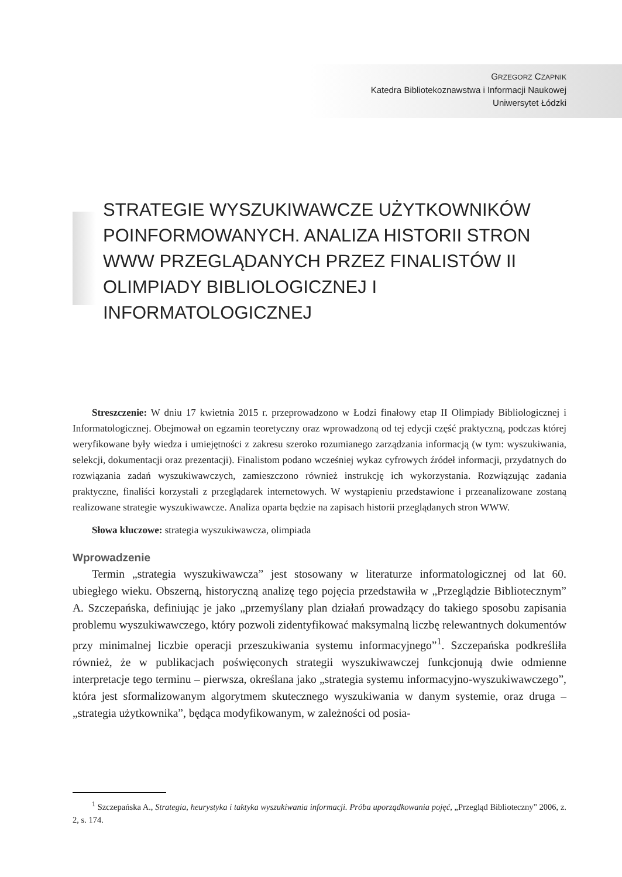GRZEGORZ CZAPNIK
Katedra Bibliotekoznawstwa i Informacji Naukowej
Uniwersytet Łódzki
STRATEGIE WYSZUKIWAWCZE UŻYTKOWNIKÓW POINFORMOWANYCH. ANALIZA HISTORII STRON WWW PRZEGLĄDANYCH PRZEZ FINALISTÓW II OLIMPIADY BIBLIOLOGICZNEJ I INFORMATOLOGICZNEJ
Streszczenie: W dniu 17 kwietnia 2015 r. przeprowadzono w Łodzi finałowy etap II Olimpiady Bibliologicznej i Informatologicznej. Obejmował on egzamin teoretyczny oraz wprowadzoną od tej edycji część praktyczną, podczas której weryfikowane były wiedza i umiejętności z zakresu szeroko rozumianego zarządzania informacją (w tym: wyszukiwania, selekcji, dokumentacji oraz prezentacji). Finalistom podano wcześniej wykaz cyfrowych źródeł informacji, przydatnych do rozwiązania zadań wyszukiwawczych, zamieszczono również instrukcję ich wykorzystania. Rozwiązując zadania praktyczne, finaliści korzystali z przeglądarek internetowych. W wystąpieniu przedstawione i przeanalizowane zostaną realizowane strategie wyszukiwawcze. Analiza oparta będzie na zapisach historii przeglądanych stron WWW.
Słowa kluczowe: strategia wyszukiwawcza, olimpiada
Wprowadzenie
Termin „strategia wyszukiwawcza” jest stosowany w literaturze informatologicznej od lat 60. ubiegłego wieku. Obszerną, historyczną analizę tego pojęcia przedstawiła w „Przeglądzie Bibliotecznym” A. Szczepańska, definiując je jako „przemyślany plan działań prowadzący do takiego sposobu zapisania problemu wyszukiwawczego, który pozwoli zidentyfikować maksymalną liczbę relewantnych dokumentów przy minimalnej liczbie operacji przeszukiwania systemu informacyjnego”<sup>1</sup>. Szczepańska podkreśliła również, że w publikacjach poświęconych strategii wyszukiwawczej funkcjonują dwie odmienne interpretacje tego terminu – pierwsza, określana jako „strategia systemu informacyjno-wyszukiwawczego”, która jest sformalizowanym algorytmem skutecznego wyszukiwania w danym systemie, oraz druga – „strategia użytkownika”, będąca modyfikowanym, w zależności od posia-
<sup>1</sup> Szczepańska A., Strategia, heurystyka i taktyka wyszukiwania informacji. Próba uporządkowania pojęć, „Przegląd Biblioteczny” 2006, z. 2, s. 174.